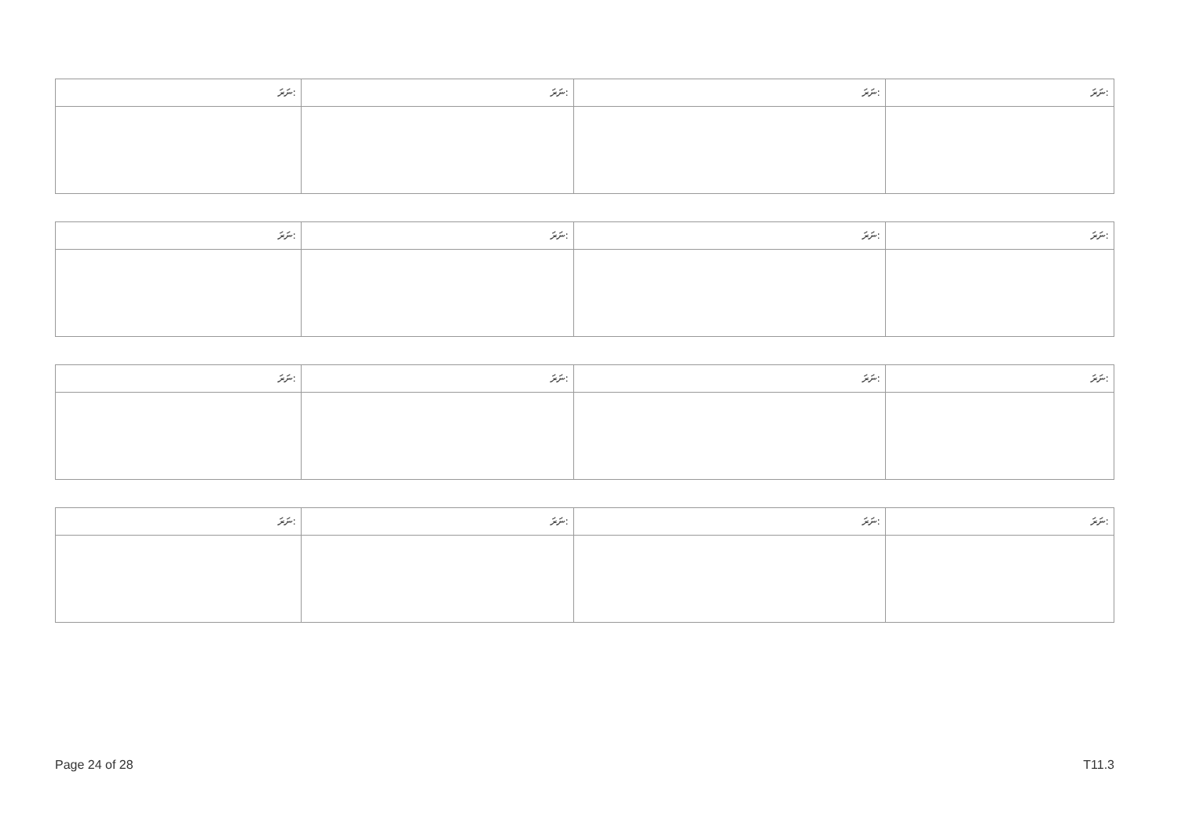| ނަރަ: | ނަރަ: | ނަރަ: | ނަރަ: |
| --- | --- | --- | --- |
| ނަރަ: | ނަރަ: | ނަރަ: | ނަރަ: |
| --- | --- | --- | --- |
| ނަރަ: | ނަރަ: | ނަރަ: | ނަރަ: |
| --- | --- | --- | --- |
| ނަރަ: | ނަރަ: | ނަރަ: | ނަރަ: |
| --- | --- | --- | --- |
Page 24 of 28 T11.3